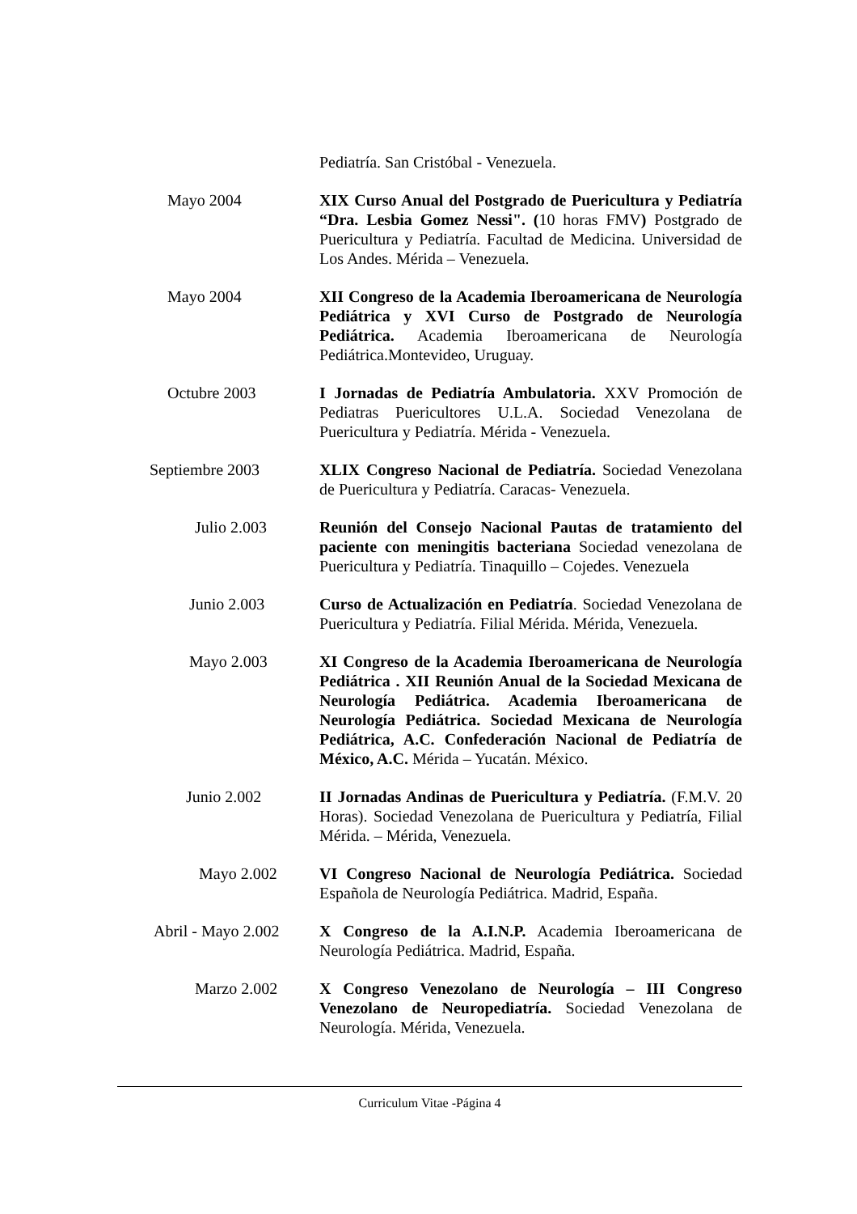Pediatría. San Cristóbal - Venezuela.
Mayo 2004 XIX Curso Anual del Postgrado de Puericultura y Pediatría “Dra. Lesbia Gomez Nessi". (10 horas FMV) Postgrado de Puericultura y Pediatría. Facultad de Medicina. Universidad de Los Andes. Mérida – Venezuela.
Mayo 2004 XII Congreso de la Academia Iberoamericana de Neurología Pediátrica y XVI Curso de Postgrado de Neurología Pediátrica. Academia Iberoamericana de Neurología Pediátrica.Montevideo, Uruguay.
Octubre 2003 I Jornadas de Pediatría Ambulatoria. XXV Promoción de Pediatras Puericultores U.L.A. Sociedad Venezolana de Puericultura y Pediatría. Mérida - Venezuela.
Septiembre 2003 XLIX Congreso Nacional de Pediatría. Sociedad Venezolana de Puericultura y Pediatría. Caracas- Venezuela.
Julio 2.003 Reunión del Consejo Nacional Pautas de tratamiento del paciente con meningitis bacteriana Sociedad venezolana de Puericultura y Pediatría. Tinaquillo – Cojedes. Venezuela
Junio 2.003 Curso de Actualización en Pediatría. Sociedad Venezolana de Puericultura y Pediatría. Filial Mérida. Mérida, Venezuela.
Mayo 2.003 XI Congreso de la Academia Iberoamericana de Neurología Pediátrica . XII Reunión Anual de la Sociedad Mexicana de Neurología Pediátrica. Academia Iberoamericana de Neurología Pediátrica. Sociedad Mexicana de Neurología Pediátrica, A.C. Confederación Nacional de Pediatría de México, A.C. Mérida – Yucatán. México.
Junio 2.002 II Jornadas Andinas de Puericultura y Pediatría. (F.M.V. 20 Horas). Sociedad Venezolana de Puericultura y Pediatría, Filial Mérida. – Mérida, Venezuela.
Mayo 2.002 VI Congreso Nacional de Neurología Pediátrica. Sociedad Española de Neurología Pediátrica. Madrid, España.
Abril - Mayo 2.002 X Congreso de la A.I.N.P. Academia Iberoamericana de Neurología Pediátrica. Madrid, España.
Marzo 2.002 X Congreso Venezolano de Neurología – III Congreso Venezolano de Neuropediatría. Sociedad Venezolana de Neurología. Mérida, Venezuela.
Curriculum Vitae -Página 4